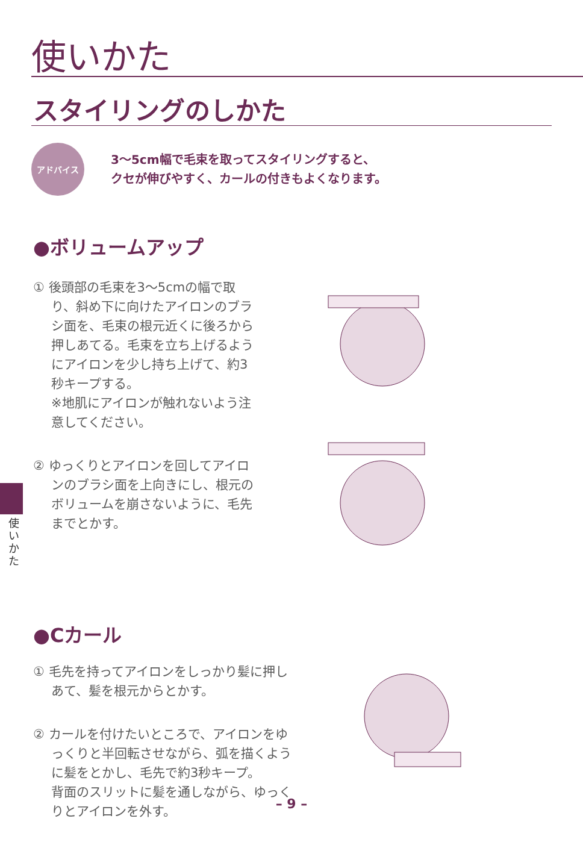使いかた
スタイリングのしかた
アドバイス
3〜5cm幅で毛束を取ってスタイリングすると、
クセが伸びやすく、カールの付きもよくなります。
●ボリュームアップ
① 後頭部の毛束を3〜5cmの幅で取り、斜め下に向けたアイロンのブラシ面を、毛束の根元近くに後ろから押しあてる。毛束を立ち上げるようにアイロンを少し持ち上げて、約3秒キープする。
※地肌にアイロンが触れないよう注意してください。
② ゆっくりとアイロンを回してアイロンのブラシ面を上向きにし、根元のボリュームを崩さないように、毛先までとかす。
●Cカール
① 毛先を持ってアイロンをしっかり髪に押しあて、髪を根元からとかす。
② カールを付けたいところで、アイロンをゆっくりと半回転させながら、弧を描くように髪をとかし、毛先で約3秒キープ。
背面のスリットに髪を通しながら、ゆっくりとアイロンを外す。
使いかた
– 9 –